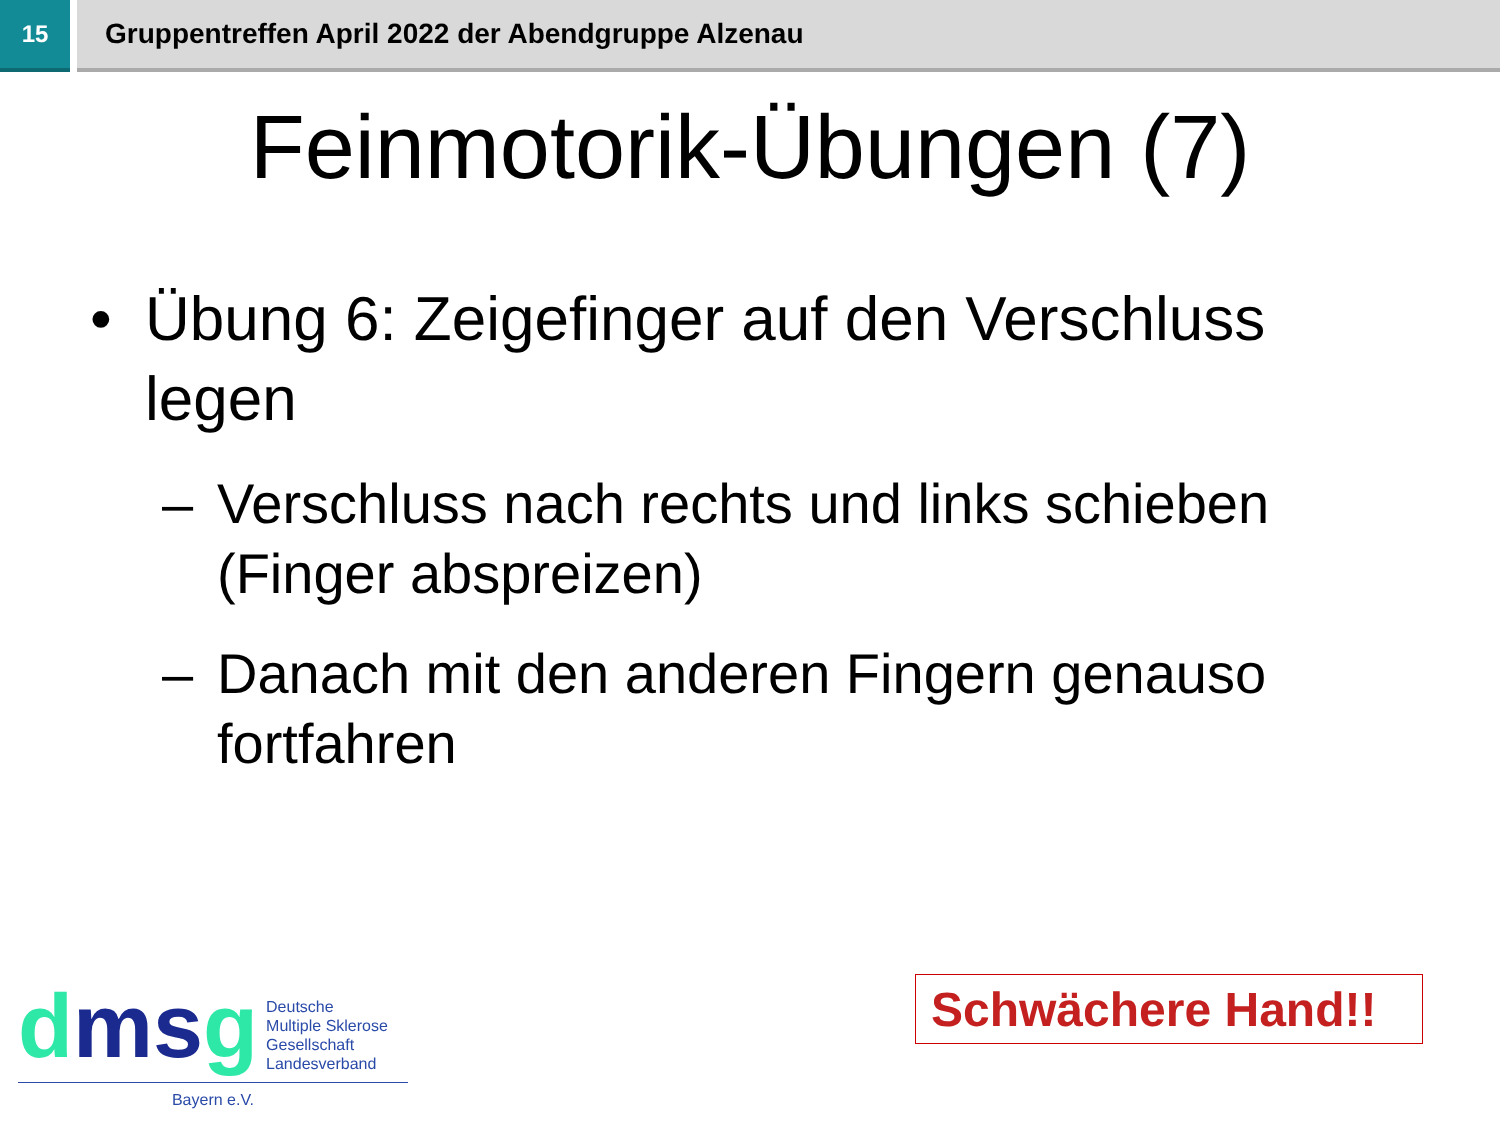15
Gruppentreffen April 2022 der Abendgruppe Alzenau
Feinmotorik-Übungen (7)
• Übung 6: Zeigefinger auf den Verschluss legen
– Verschluss nach rechts und links schieben (Finger abspreizen)
– Danach mit den anderen Fingern genauso fortfahren
dmsg
Deutsche
Multiple Sklerose
Gesellschaft
Landesverband
Bayern e.V.
Schwächere Hand!!